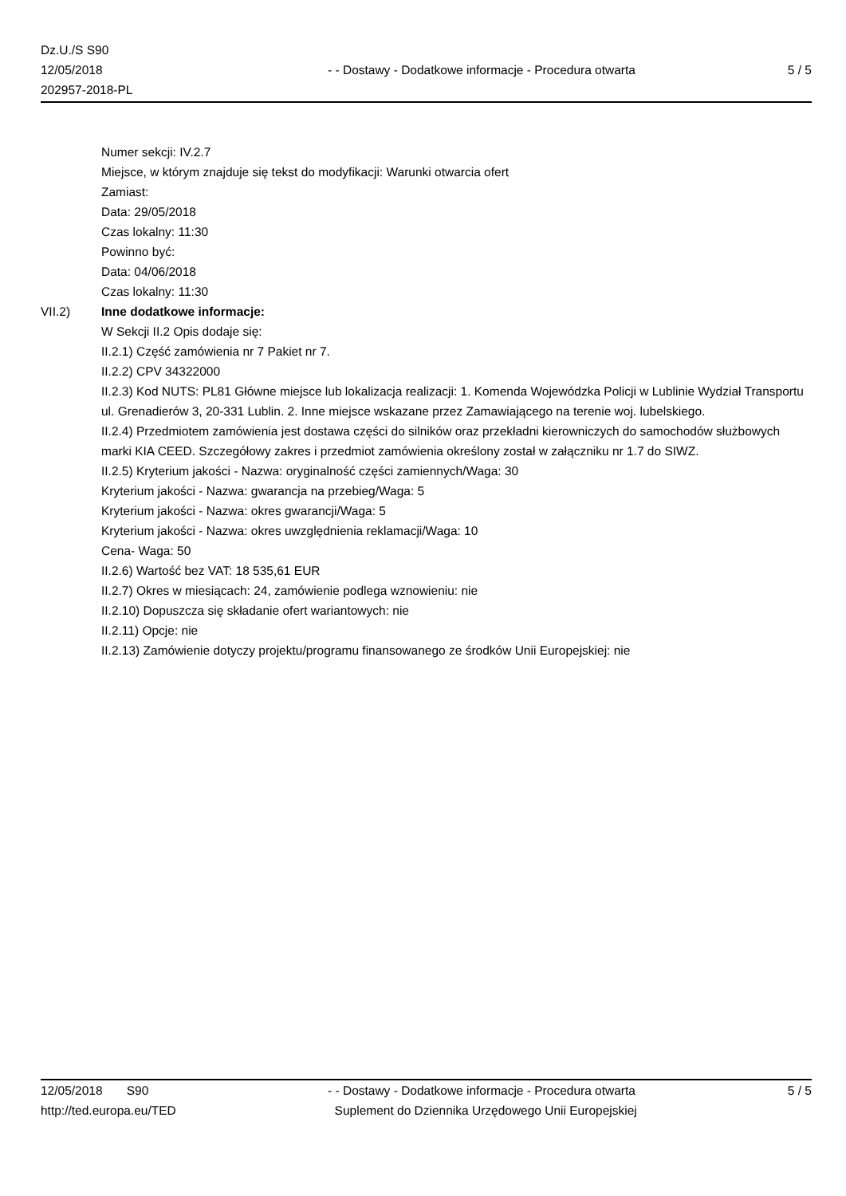Dz.U./S S90
12/05/2018
202957-2018-PL
- - Dostawy - Dodatkowe informacje - Procedura otwarta
5 / 5
Numer sekcji: IV.2.7
Miejsce, w którym znajduje się tekst do modyfikacji: Warunki otwarcia ofert
Zamiast:
Data: 29/05/2018
Czas lokalny: 11:30
Powinno być:
Data: 04/06/2018
Czas lokalny: 11:30
VII.2) Inne dodatkowe informacje:
W Sekcji II.2 Opis dodaje się:
II.2.1) Część zamówienia nr 7 Pakiet nr 7.
II.2.2) CPV 34322000
II.2.3) Kod NUTS: PL81 Główne miejsce lub lokalizacja realizacji: 1. Komenda Wojewódzka Policji w Lublinie Wydział Transportu ul. Grenadierów 3, 20-331 Lublin. 2. Inne miejsce wskazane przez Zamawiającego na terenie woj. lubelskiego.
II.2.4) Przedmiotem zamówienia jest dostawa części do silników oraz przekładni kierowniczych do samochodów służbowych marki KIA CEED. Szczegółowy zakres i przedmiot zamówienia określony został w załączniku nr 1.7 do SIWZ.
II.2.5) Kryterium jakości - Nazwa: oryginalność części zamiennych/Waga: 30
Kryterium jakości - Nazwa: gwarancja na przebieg/Waga: 5
Kryterium jakości - Nazwa: okres gwarancji/Waga: 5
Kryterium jakości - Nazwa: okres uwzględnienia reklamacji/Waga: 10
Cena- Waga: 50
II.2.6) Wartość bez VAT: 18 535,61 EUR
II.2.7) Okres w miesiącach: 24, zamówienie podlega wznowieniu: nie
II.2.10) Dopuszcza się składanie ofert wariantowych: nie
II.2.11) Opcje: nie
II.2.13) Zamówienie dotyczy projektu/programu finansowanego ze środków Unii Europejskiej: nie
12/05/2018 S90
http://ted.europa.eu/TED
- - Dostawy - Dodatkowe informacje - Procedura otwarta
Suplement do Dziennika Urzędowego Unii Europejskiej
5 / 5